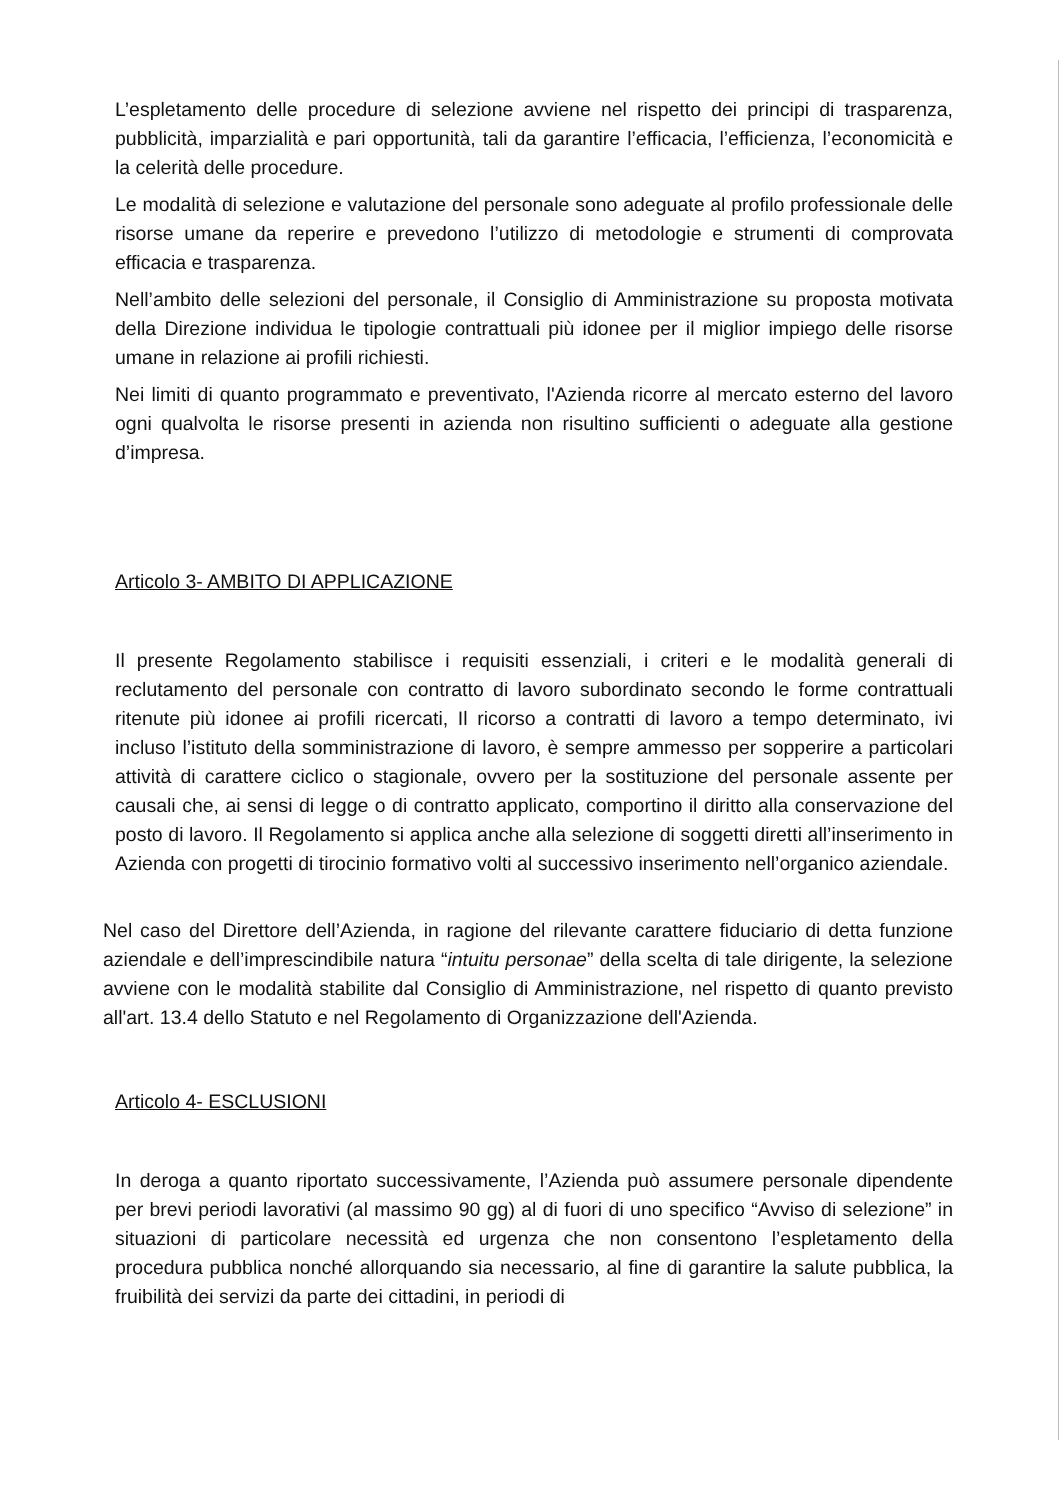L’espletamento delle procedure di selezione avviene nel rispetto dei principi di trasparenza, pubblicità, imparzialità e pari opportunità, tali da garantire l’efficacia, l’efficienza, l’economicità e la celerità delle procedure.
Le modalità di selezione e valutazione del personale sono adeguate al profilo professionale delle risorse umane da reperire e prevedono l’utilizzo di metodologie e strumenti di comprovata efficacia e trasparenza.
Nell’ambito delle selezioni del personale, il Consiglio di Amministrazione su proposta motivata della Direzione individua le tipologie contrattuali più idonee per il miglior impiego delle risorse umane in relazione ai profili richiesti.
Nei limiti di quanto programmato e preventivato, l'Azienda ricorre al mercato esterno del lavoro ogni qualvolta le risorse presenti in azienda non risultino sufficienti o adeguate alla gestione d’impresa.
Articolo 3- AMBITO DI APPLICAZIONE
Il presente Regolamento stabilisce i requisiti essenziali, i criteri e le modalità generali di reclutamento del personale con contratto di lavoro subordinato secondo le forme contrattuali ritenute più idonee ai profili ricercati, Il ricorso a contratti di lavoro a tempo determinato, ivi incluso l’istituto della somministrazione di lavoro, è sempre ammesso per sopperire a particolari attività di carattere ciclico o stagionale, ovvero per la sostituzione del personale assente per causali che, ai sensi di legge o di contratto applicato, comportino il diritto alla conservazione del posto di lavoro. Il Regolamento si applica anche alla selezione di soggetti diretti all’inserimento in Azienda con progetti di tirocinio formativo volti al successivo inserimento nell’organico aziendale.
Nel caso del Direttore dell’Azienda, in ragione del rilevante carattere fiduciario di detta funzione aziendale e dell’imprescindibile natura “intuitu personae” della scelta di tale dirigente, la selezione avviene con le modalità stabilite dal Consiglio di Amministrazione, nel rispetto di quanto previsto all'art. 13.4 dello Statuto e nel Regolamento di Organizzazione dell'Azienda.
Articolo 4- ESCLUSIONI
In deroga a quanto riportato successivamente, l’Azienda può assumere personale dipendente per brevi periodi lavorativi (al massimo 90 gg) al di fuori di uno specifico “Avviso di selezione” in situazioni di particolare necessità ed urgenza che non consentono l’espletamento della procedura pubblica nonché allorquando sia necessario, al fine di garantire la salute pubblica, la fruibilità dei servizi da parte dei cittadini, in periodi di